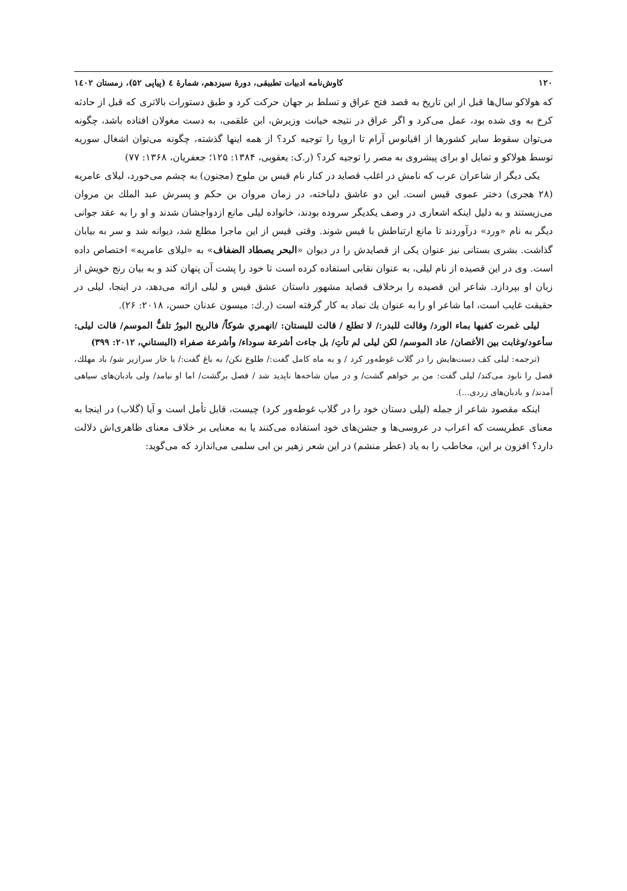۱۲۰ کاوش‌نامه ادبیات تطبیقی، دورۀ سیزدهم، شمارۀ ٤ (پیاپی ۵۲)، زمستان ١٤٠٢
که هولاکو سال‌ها قبل از این تاریخ به قصد فتح عراق و تسلط بر جهان حرکت کرد و طبق دستورات بالاتری که قبل از حادثه کرخ به وی شده بود، عمل می‌کرد و اگر عراق در نتیجه خیانت وزیرش، ابن علقمی، به دست مغولان افتاده باشد، چگونه می‌توان سقوط سایر کشورها از اقیانوس آرام تا اروپا را توجیه کرد؟ از همه اینها گذشته، چگونه می‌توان اشغال سوریه توسط هولاکو و تمایل او برای پیشروی به مصر را توجیه کرد؟ (ر.ک: یعقوبی، ۱۳۸۴: ۱۲۵؛ جعفریان، ۱۳۶۸: ۷۷)
یکی دیگر از شاعران عرب که نامش در اغلب قصاید در کنار نام قیس بن ملوح (مجنون) به چشم می‌خورد، لیلای عامریه (۲۸ هجری) دختر عموی قیس است. این دو عاشق دلباخته، در زمان مروان بن حکم و پسرش عبد الملك بن مروان می‌زیستند و به دلیل اینکه اشعاری در وصف یکدیگر سروده بودند، خانواده لیلی مانع ازدواجشان شدند و او را به عقد جوانی دیگر به نام «ورد» درآوردند تا مانع ارتباطش با قیس شوند. وقتی قیس از این ماجرا مطلع شد، دیوانه شد و سر به بیابان گذاشت. بشری بستانی نیز عنوان یکی از قصایدش را در دیوان «البحر يصطاد الضفاف» به «لیلای عامریه» اختصاص داده است. وی در این قصیده از نام لیلی، به عنوان نقابی استفاده کرده است تا خود را پشت آن پنهان کند و به بیان رنج خویش از زبان او بپردازد. شاعر این قصیده را برخلاف قصاید مشهور داستان عشق قیس و لیلی ارائه می‌دهد، در اینجا، لیلی در حقیقت غایب است، اما شاعر او را به عنوان یك نماد به کار گرفته است (ر.ك: میسون عدنان حسن، ۲۰۱۸: ۲۶).
ليلى غمرت كفيها بماء الورد/ وقالت للبدر:/ لا تطلع / قالت للبستان: /انهمري شوكاً/ فالريح البورُ تلفُّ الموسم/ قالت ليلى: سأعود/وغابت بين الأغصان/ عاد الموسم/ لكن ليلى لم تأتِ/ بل جاءت أشرعة سوداء/ وأشرعة صفراء (البستاني، ۲۰۱۲: ۳۹۹)
(ترجمه: لیلی کف دست‌هایش را در گلاب غوطه‌ور کرد / و به ماه کامل گفت:/ طلوع نکن/ به باغ گفت:/ با خار سرازیر شو/ باد مهلك، فصل را نابود می‌کند/ لیلی گفت: من بر خواهم گشت/ و در میان شاخه‌ها ناپدید شد / فصل برگشت/ اما او نیامد/ ولی بادبان‌های سیاهی آمدند/ و بادبان‌های زردی...).
اینکه مقصود شاعر از جمله (لیلی دستان خود را در گلاب غوطه‌ور کرد) چیست، قابل تأمل است و آیا (گلاب) در اینجا به معنای عطریست که اعراب در عروسی‌ها و جشن‌های خود استفاده می‌کنند یا به معنایی بر خلاف معنای ظاهری‌اش دلالت دارد؟ افزون بر این، مخاطب را به یاد (عطر منشم) در این شعر زهیر بن ابی سلمی می‌اندازد که می‌گوید: